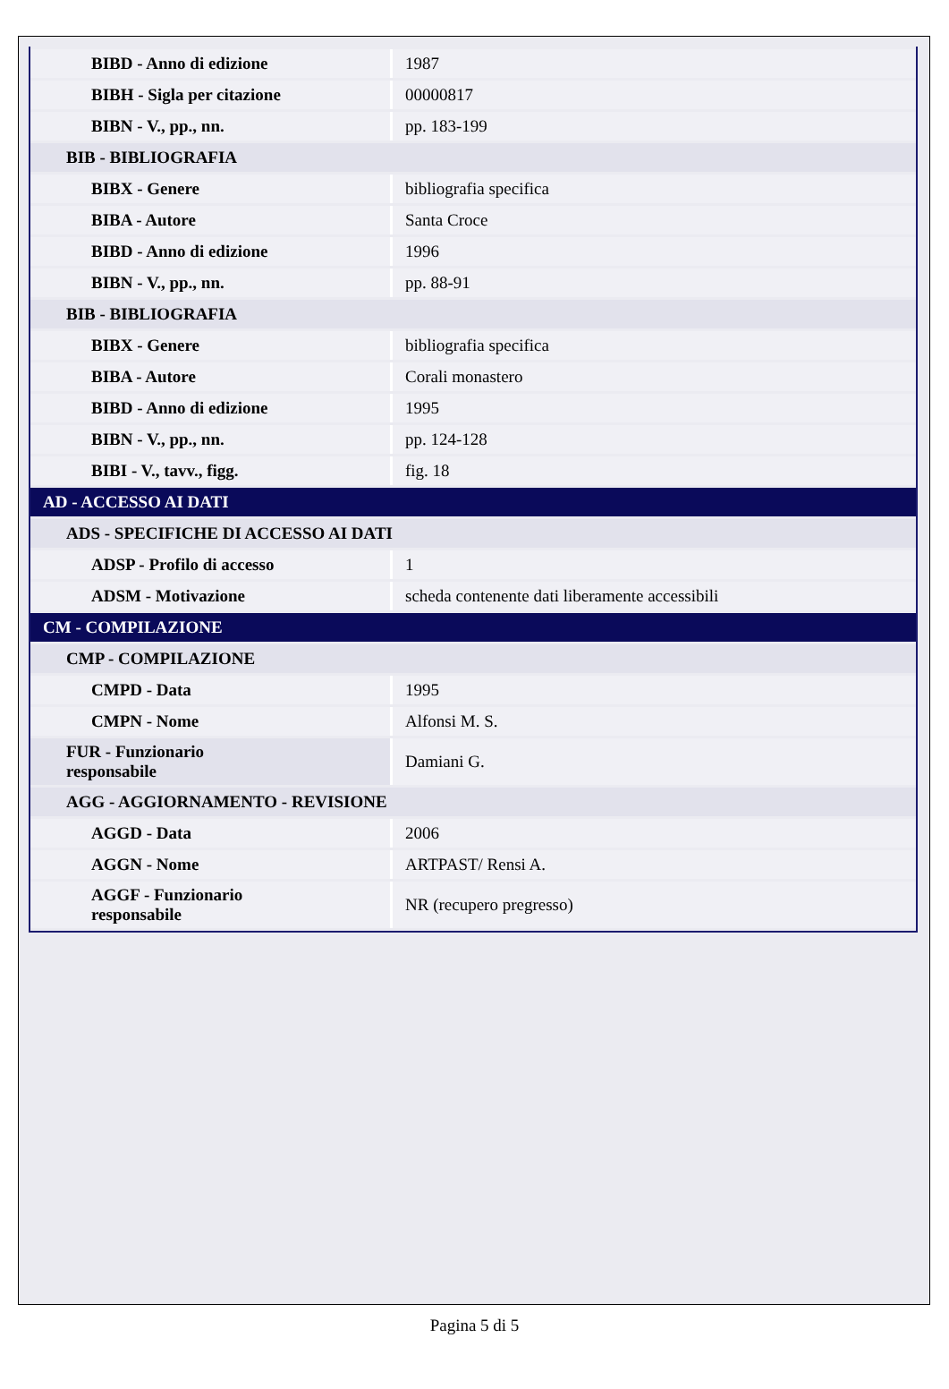| BIBD - Anno di edizione | 1987 |
| BIBH - Sigla per citazione | 00000817 |
| BIBN - V., pp., nn. | pp. 183-199 |
| BIB - BIBLIOGRAFIA | |
| BIBX - Genere | bibliografia specifica |
| BIBA - Autore | Santa Croce |
| BIBD - Anno di edizione | 1996 |
| BIBN - V., pp., nn. | pp. 88-91 |
| BIB - BIBLIOGRAFIA | |
| BIBX - Genere | bibliografia specifica |
| BIBA - Autore | Corali monastero |
| BIBD - Anno di edizione | 1995 |
| BIBN - V., pp., nn. | pp. 124-128 |
| BIBI - V., tavv., figg. | fig. 18 |
| AD - ACCESSO AI DATI | |
| ADS - SPECIFICHE DI ACCESSO AI DATI | |
| ADSP - Profilo di accesso | 1 |
| ADSM - Motivazione | scheda contenente dati liberamente accessibili |
| CM - COMPILAZIONE | |
| CMP - COMPILAZIONE | |
| CMPD - Data | 1995 |
| CMPN - Nome | Alfonsi M. S. |
| FUR - Funzionario responsabile | Damiani G. |
| AGG - AGGIORNAMENTO - REVISIONE | |
| AGGD - Data | 2006 |
| AGGN - Nome | ARTPAST/ Rensi A. |
| AGGF - Funzionario responsabile | NR (recupero pregresso) |
Pagina 5 di 5